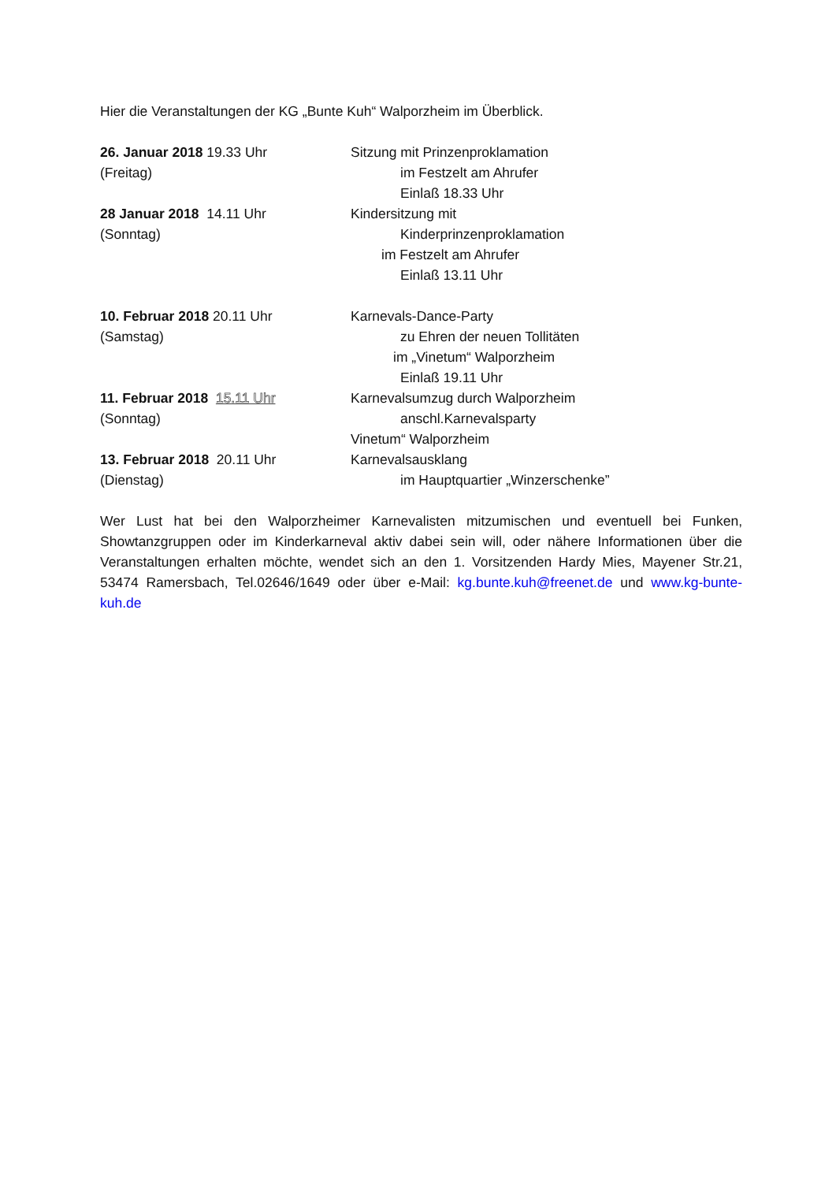Hier die Veranstaltungen der KG „Bunte Kuh“ Walporzheim im Überblick.
26. Januar 2018 19.33 Uhr
(Freitag)
Sitzung mit Prinzenproklamation
im Festzelt am Ahrufer
Einlaß 18.33 Uhr
28 Januar 2018 14.11 Uhr
(Sonntag)
Kindersitzung mit
Kinderprinzenproklamation
im Festzelt am Ahrufer
Einlaß 13.11 Uhr
10. Februar 2018 20.11 Uhr
(Samstag)
Karnevals-Dance-Party
zu Ehren der neuen Tollitäten
im „Vinetum“ Walporzheim
Einlaß 19.11 Uhr
11. Februar 2018 15.11 Uhr
(Sonntag)
Karnevalsumzug durch Walporzheim
anschl.Karnevalsparty
Vinetum“ Walporzheim
13. Februar 2018 20.11 Uhr
(Dienstag)
Karnevalsausklang
im Hauptquartier „Winzerschenke”
Wer Lust hat bei den Walporzheimer Karnevalisten mitzumischen und eventuell bei Funken, Showtanzgruppen oder im Kinderkarneval aktiv dabei sein will, oder nähere Informationen über die Veranstaltungen erhalten möchte, wendet sich an den 1. Vorsitzenden Hardy Mies, Mayener Str.21, 53474 Ramersbach, Tel.02646/1649 oder über e-Mail: kg.bunte.kuh@freenet.de und www.kg-bunte-kuh.de